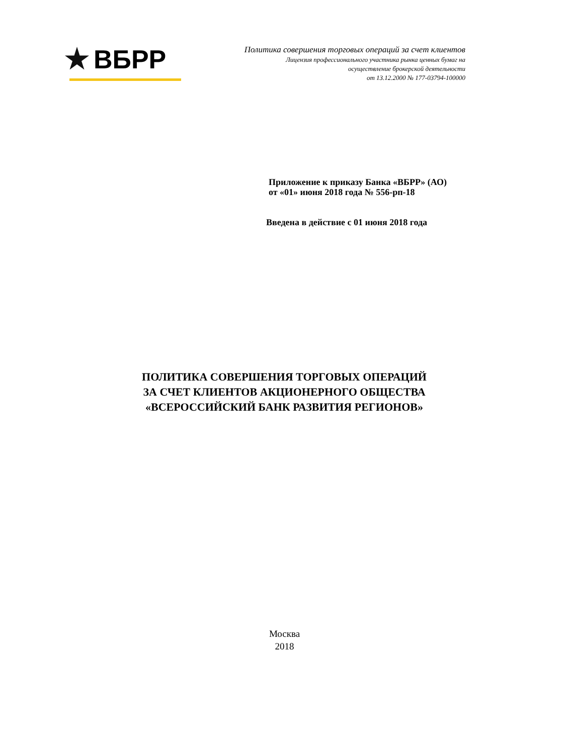ВБРР
Политика совершения торговых операций за счет клиентов
Лицензия профессионального участника рынка ценных бумаг на
осуществление брокерской деятельности
от 13.12.2000 № 177-03794-100000
Приложение к приказу Банка «ВБРР» (АО)
от «01» июня 2018 года № 556-рп-18
Введена в действие с 01 июня 2018 года
ПОЛИТИКА СОВЕРШЕНИЯ ТОРГОВЫХ ОПЕРАЦИЙ
ЗА СЧЕТ КЛИЕНТОВ АКЦИОНЕРНОГО ОБЩЕСТВА
«ВСЕРОССИЙСКИЙ БАНК РАЗВИТИЯ РЕГИОНОВ»
Москва
2018